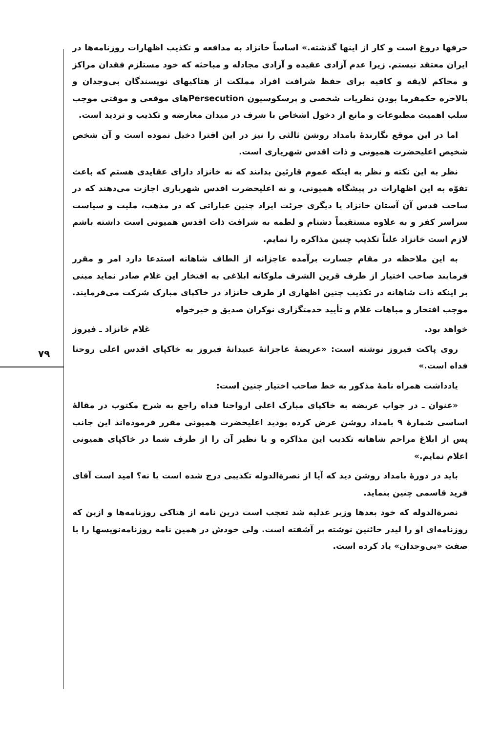۷۹
حرفها دروغ است و کار از اینها گذشته.» اساساً خانزاد به مدافعه و تکذیب اظهارات روزنامه‌ها در ایران معتقد نیستم. زیرا عدم آزادی عقیده و آزادی مجادله و مباحثه که خود مستلزم فقدان مراکز و محاکم لایقه و کافیه برای حفظ شرافت افراد مملکت از هتاکیهای نویسندگان بی‌وجدان و بالاخره حکمفرما بودن نظریات شخصی و پرسکوسیون Persecutionهای موقعی و موقتی موجب سلب اهمیت مطبوعات و مانع از دخول اشخاص با شرف در میدان معارضه و تکذیب و تردید است.
اما در این موقع نگارندهٔ بامداد روشن ثالثی را نیز در این افترا دخیل نموده است و آن شخص شخیص اعلیحضرت همیونی و ذات اقدس شهریاری است.
نظر به این نکته و نظر به اینکه عموم قارئین بدانند که نه خانزاد دارای عقایدی هستم که باعث تفوّه به این اظهارات در پیشگاه همیونی، و نه اعلیحضرت اقدس شهریاری اجازت می‌دهند که در ساحت قدس آن آستان خانزاد یا دیگری جرئت ایراد چنین عباراتی که در مذهب، ملیت و سیاست سراسر کفر و به علاوه مستقیماً دشنام و لطمه به شرافت ذات اقدس همیونی است داشته باشم لازم است خانزاد علناً تکذیب چنین مذاکره را نمایم.
به این ملاحظه در مقام جسارت برآمده عاجزانه از الطاف شاهانه استدعا دارد امر و مقرر فرمایند صاحب اختیار از طرف قرین الشرف ملوکانه ابلاغی به افتخار این غلام صادر نماید مبنی بر اینکه ذات شاهانه در تکذیب چنین اظهاری از طرف خانزاد در خاکپای مبارک شرکت می‌فرمایند. موجب افتخار و مباهات غلام و تأیید خدمتگزاری نوکران صدیق و خیرخواه
خواهد بود. غلام خانزاد ـ فیروز
روی پاکت فیروز نوشته است: «عریضهٔ عاجزانهٔ عبیدانهٔ فیروز به خاکپای اقدس اعلی روحنا فداه است.»
یادداشت همراه نامهٔ مذکور به خط صاحب اختیار چنین است:
«عنوان ـ در جواب عریضه به خاکپای مبارک اعلی ارواحنا فداه راجع به شرح مکتوب در مقالهٔ اساسی شمارهٔ ۹ بامداد روشن عرض کرده بودید اعلیحضرت همیونی مقرر فرموده‌اند این جانب پس از ابلاغ مراحم شاهانه تکذیب این مذاکره و یا نظیر آن را از طرف شما در خاکپای همیونی اعلام نمایم.»
باید در دورهٔ بامداد روشن دید که آیا از نصرةالدوله تکذیبی درج شده است یا نه؟ امید است آقای فرید قاسمی چنین بنماید.
نصرةالدوله که خود بعدها وزیر عدلیه شد تعجب است درین نامه از هتاکی روزنامه‌ها و ازین که روزنامه‌ای او را لیدر خائنین نوشته بر آشفته است. ولی خودش در همین نامه روزنامه‌نویسها را با صفت «بی‌وجدان» یاد کرده است.